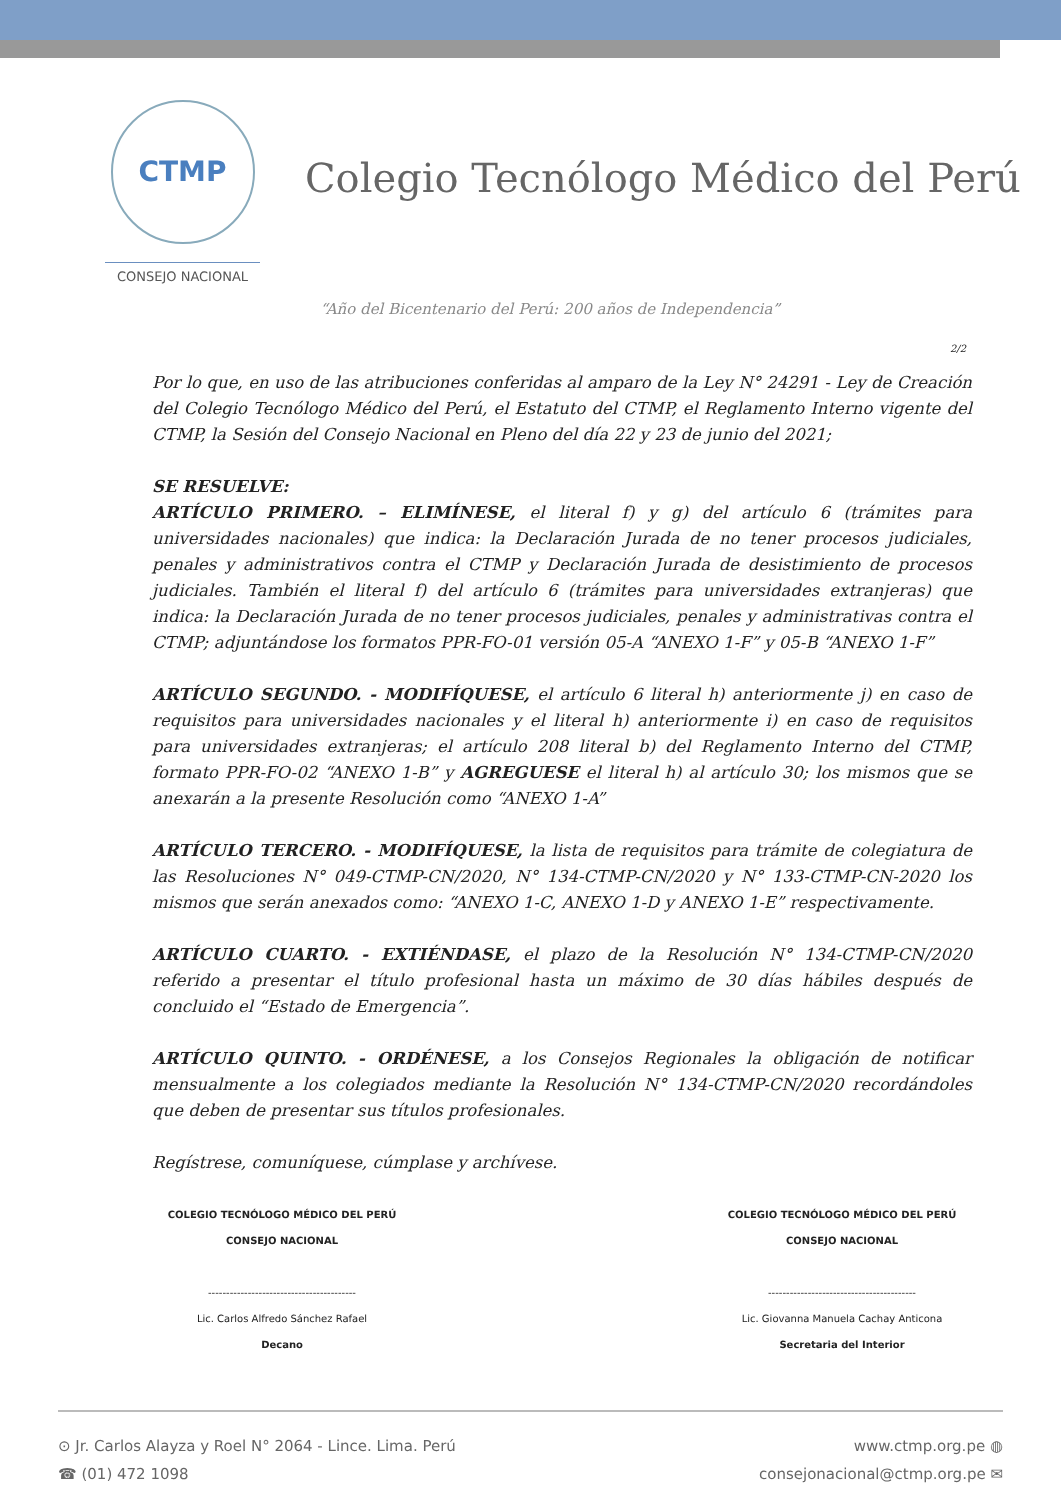CTMP
CONSEJO NACIONAL
Colegio Tecnólogo Médico del Perú
“Año del Bicentenario del Perú: 200 años de Independencia”
2/2
Por lo que, en uso de las atribuciones conferidas al amparo de la Ley N° 24291 - Ley de Creación del Colegio Tecnólogo Médico del Perú, el Estatuto del CTMP, el Reglamento Interno vigente del CTMP, la Sesión del Consejo Nacional en Pleno del día 22 y 23 de junio del 2021;
SE RESUELVE:
ARTÍCULO PRIMERO. – ELIMÍNESE, el literal f) y g) del artículo 6 (trámites para universidades nacionales) que indica: la Declaración Jurada de no tener procesos judiciales, penales y administrativos contra el CTMP y Declaración Jurada de desistimiento de procesos judiciales. También el literal f) del artículo 6 (trámites para universidades extranjeras) que indica: la Declaración Jurada de no tener procesos judiciales, penales y administrativas contra el CTMP; adjuntándose los formatos PPR-FO-01 versión 05-A “ANEXO 1-F” y 05-B “ANEXO 1-F”
ARTÍCULO SEGUNDO. - MODIFÍQUESE, el artículo 6 literal h) anteriormente j) en caso de requisitos para universidades nacionales y el literal h) anteriormente i) en caso de requisitos para universidades extranjeras; el artículo 208 literal b) del Reglamento Interno del CTMP, formato PPR-FO-02 “ANEXO 1-B” y AGREGUESE el literal h) al artículo 30; los mismos que se anexarán a la presente Resolución como “ANEXO 1-A”
ARTÍCULO TERCERO. - MODIFÍQUESE, la lista de requisitos para trámite de colegiatura de las Resoluciones N° 049-CTMP-CN/2020, N° 134-CTMP-CN/2020 y N° 133-CTMP-CN-2020 los mismos que serán anexados como: “ANEXO 1-C, ANEXO 1-D y ANEXO 1-E” respectivamente.
ARTÍCULO CUARTO. - EXTIÉNDASE, el plazo de la Resolución N° 134-CTMP-CN/2020 referido a presentar el título profesional hasta un máximo de 30 días hábiles después de concluido el “Estado de Emergencia”.
ARTÍCULO QUINTO. - ORDÉNESE, a los Consejos Regionales la obligación de notificar mensualmente a los colegiados mediante la Resolución N° 134-CTMP-CN/2020 recordándoles que deben de presentar sus títulos profesionales.
Regístrese, comuníquese, cúmplase y archívese.
COLEGIO TECNÓLOGO MÉDICO DEL PERÚ
CONSEJO NACIONAL
-----------------------------------------
Lic. Carlos Alfredo Sánchez Rafael
Decano
COLEGIO TECNÓLOGO MÉDICO DEL PERÚ
CONSEJO NACIONAL
-----------------------------------------
Lic. Giovanna Manuela Cachay Anticona
Secretaria del Interior
⊙ Jr. Carlos Alayza y Roel N° 2064 - Lince. Lima. Perú
☎ (01) 472 1098
www.ctmp.org.pe ◍
consejonacional@ctmp.org.pe ✉